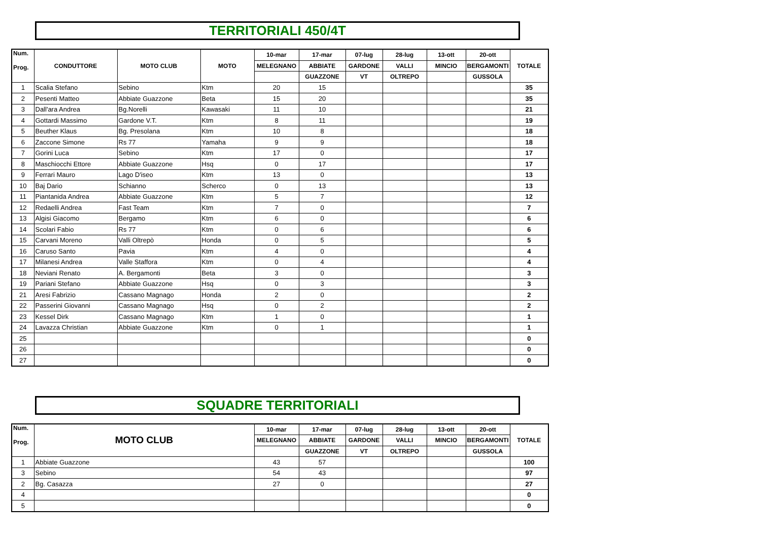TERRITORIALI 450/4T
| Num. Prog. | CONDUTTORE | MOTO CLUB | MOTO | 10-mar | 17-mar | 07-lug | 28-lug | 13-ott | 20-ott | TOTALE |
| --- | --- | --- | --- | --- | --- | --- | --- | --- | --- | --- |
| | | | | MELEGNANO | ABBIATE | GARDONE | VALLI | MINCIO | BERGAMONTI | |
| | | | | | GUAZZONE | VT | OLTREPO | | GUSSOLA | |
| 1 | Scalia Stefano | Sebino | Ktm | 20 | 15 | | | | | 35 |
| 2 | Pesenti Matteo | Abbiate Guazzone | Beta | 15 | 20 | | | | | 35 |
| 3 | Dall'ara Andrea | Bg.Norelli | Kawasaki | 11 | 10 | | | | | 21 |
| 4 | Gottardi Massimo | Gardone V.T. | Ktm | 8 | 11 | | | | | 19 |
| 5 | Beuther Klaus | Bg. Presolana | Ktm | 10 | 8 | | | | | 18 |
| 6 | Zaccone Simone | Rs 77 | Yamaha | 9 | 9 | | | | | 18 |
| 7 | Gorini Luca | Sebino | Ktm | 17 | 0 | | | | | 17 |
| 8 | Maschiocchi Ettore | Abbiate Guazzone | Hsq | 0 | 17 | | | | | 17 |
| 9 | Ferrari Mauro | Lago D'iseo | Ktm | 13 | 0 | | | | | 13 |
| 10 | Baj Dario | Schianno | Scherco | 0 | 13 | | | | | 13 |
| 11 | Piantanida Andrea | Abbiate Guazzone | Ktm | 5 | 7 | | | | | 12 |
| 12 | Redaelli Andrea | Fast Team | Ktm | 7 | 0 | | | | | 7 |
| 13 | Algisi Giacomo | Bergamo | Ktm | 6 | 0 | | | | | 6 |
| 14 | Scolari Fabio | Rs 77 | Ktm | 0 | 6 | | | | | 6 |
| 15 | Carvani Moreno | Valli Oltrepò | Honda | 0 | 5 | | | | | 5 |
| 16 | Caruso Santo | Pavia | Ktm | 4 | 0 | | | | | 4 |
| 17 | Milanesi Andrea | Valle Staffora | Ktm | 0 | 4 | | | | | 4 |
| 18 | Neviani Renato | A. Bergamonti | Beta | 3 | 0 | | | | | 3 |
| 19 | Pariani Stefano | Abbiate Guazzone | Hsq | 0 | 3 | | | | | 3 |
| 21 | Aresi Fabrizio | Cassano Magnago | Honda | 2 | 0 | | | | | 2 |
| 22 | Passerini Giovanni | Cassano Magnago | Hsq | 0 | 2 | | | | | 2 |
| 23 | Kessel Dirk | Cassano Magnago | Ktm | 1 | 0 | | | | | 1 |
| 24 | Lavazza Christian | Abbiate Guazzone | Ktm | 0 | 1 | | | | | 1 |
| 25 | | | | | | | | | | 0 |
| 26 | | | | | | | | | | 0 |
| 27 | | | | | | | | | | 0 |
SQUADRE TERRITORIALI
| Num. Prog. | MOTO CLUB | 10-mar | 17-mar | 07-lug | 28-lug | 13-ott | 20-ott | TOTALE |
| --- | --- | --- | --- | --- | --- | --- | --- | --- |
| | | MELEGNANO | ABBIATE | GARDONE | VALLI | MINCIO | BERGAMONTI | |
| | | | GUAZZONE | VT | OLTREPO | | GUSSOLA | |
| 1 | Abbiate Guazzone | 43 | 57 | | | | | 100 |
| 3 | Sebino | 54 | 43 | | | | | 97 |
| 2 | Bg. Casazza | 27 | 0 | | | | | 27 |
| 4 | | | | | | | | 0 |
| 5 | | | | | | | | 0 |